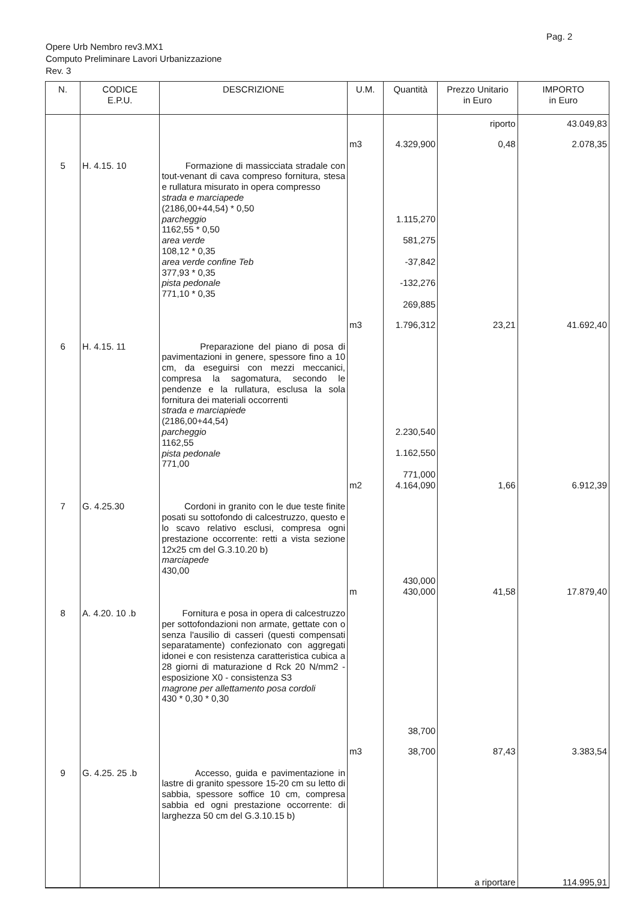Pag. 2
Opere Urb Nembro rev3.MX1
Computo Preliminare Lavori Urbanizzazione
Rev. 3
| N. | CODICE E.P.U. | DESCRIZIONE | U.M. | Quantità | Prezzo Unitario in Euro | IMPORTO in Euro |
| --- | --- | --- | --- | --- | --- | --- |
| | | | | | riporto | 43.049,83 |
| | | | m3 | 4.329,900 | 0,48 | 2.078,35 |
| 5 | H. 4.15. 10 | Formazione di massicciata stradale con tout-venant di cava compreso fornitura, stesa e rullatura misurato in opera compresso strada e marciapede (2186,00+44,54) * 0,50 parcheggio 1162,55 * 0,50 area verde 108,12 * 0,35 area verde confine Teb 377,93 * 0,35 pista pedonale 771,10 * 0,35 | | 1.115,270 581,275 -37,842 -132,276 269,885 | | |
| | | | m3 | 1.796,312 | 23,21 | 41.692,40 |
| 6 | H. 4.15. 11 | Preparazione del piano di posa di pavimentazioni in genere, spessore fino a 10 cm, da eseguirsi con mezzi meccanici, compresa la sagomatura, secondo le pendenze e la rullatura, esclusa la sola fornitura dei materiali occorrenti strada e marciapiede (2186,00+44,54) parcheggio 1162,55 pista pedonale 771,00 | | 2.230,540 1.162,550 771,000 | | |
| | | | m2 | 4.164,090 | 1,66 | 6.912,39 |
| 7 | G. 4.25.30 | Cordoni in granito con le due teste finite posati su sottofondo di calcestruzzo, questo e lo scavo relativo esclusi, compresa ogni prestazione occorrente: retti a vista sezione 12x25 cm del G.3.10.20 b) marciapede 430,00 | | 430,000 | | |
| | | | m | 430,000 | 41,58 | 17.879,40 |
| 8 | A. 4.20. 10 .b | Fornitura e posa in opera di calcestruzzo per sottofondazioni non armate, gettate con o senza l'ausilio di casseri (questi compensati separatamente) confezionato con aggregati idonei e con resistenza caratteristica cubica a 28 giorni di maturazione d Rck 20 N/mm2 - esposizione X0 - consistenza S3 magrone per allettamento posa cordoli 430 * 0,30 * 0,30 | | 38,700 | | |
| | | | m3 | 38,700 | 87,43 | 3.383,54 |
| 9 | G. 4.25. 25 .b | Accesso, guida e pavimentazione in lastre di granito spessore 15-20 cm su letto di sabbia, spessore soffice 10 cm, compresa sabbia ed ogni prestazione occorrente: di larghezza 50 cm del G.3.10.15 b) | | | a riportare | 114.995,91 |